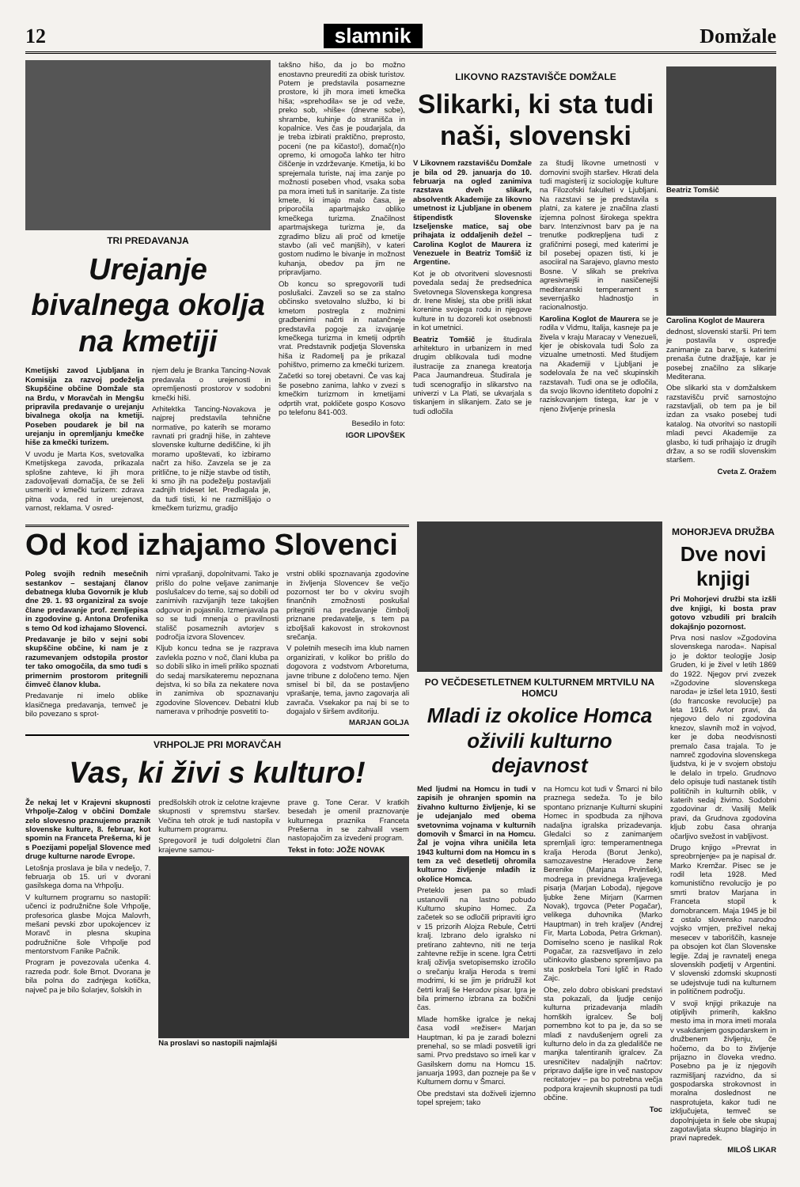12 slamnik Domžale
TRI PREDAVANJA
Urejanje bivalnega okolja na kmetiji
Kmetijski zavod Ljubljana in Komisija za razvoj podeželja Skupščine občine Domžale sta na Brdu, v Moravčah in Mengšu pripravila predavanje o urejanju bivalnega okolja na kmetiji. Poseben poudarek je bil na urejanju in opremljanju kmečke hiše za kmečki turizem.
V uvodu je Marta Kos, svetovalka Kmetijskega zavoda, prikazala splošne zahteve, ki jih mora zadovoljevati domačija, če se želi usmeriti v kmečki turizem: zdrava pitna voda, red in urejenost, varnost, reklama. V osred-
njem delu je Branka Tancing-Novak predavala o urejenosti in opremljenosti prostorov v sodobni kmečki hiši.
Arhitektka Tancing-Novakova je najprej predstavila tehnične normative, po katerih se moramo ravnati pri gradnji hiše, in zahteve slovenske kulturne dediščine, ki jih moramo upoštevati, ko izbiramo načrt za hišo. Zavzela se je za pritlične, to je nižje stavbe od tistih, ki smo jih na podeželju postavljali zadnjih trideset let. Predlagala je, da tudi tisti, ki ne razmišljajo o kmečkem turizmu, gradijo
takšno hišo, da jo bo možno enostavno preurediti za obisk turistov. Potem je predstavila posamezne prostore, ki jih mora imeti kmečka hiša; »sprehodila« se je od veže, preko sob, »hiše« (dnevne sobe), shrambe, kuhinje do stranišča in kopalnice. Ves čas je poudarjala, da je treba izbirati praktično, preprosto, poceni (ne pa kičasto!), domač(n)o opremo, ki omogoča lahko ter hitro čiščenje in vzdrževanje. Kmetija, ki bo sprejemala turiste, naj ima zanje po možnosti poseben vhod, vsaka soba pa mora imeti tuš in sanitarije. Za tiste kmete, ki imajo malo časa, je priporočila apartmajsko obliko kmečkega turizma. Značilnost apartmajskega turizma je, da zgradimo blizu ali proč od kmetije stavbo (ali več manjših), v kateri gostom nudimo le bivanje in možnost kuhanja, obedov pa jim ne pripravljamo.
Ob koncu so spregovorili tudi poslušalci. Zavzeli so se za stalno občinsko svetovalno službo, ki bi kmetom postregla z možnimi gradbenimi načrti in natančneje predstavila pogoje za izvajanje kmečkega turizma in kmetij odprtih vrat. Predstavnik podjetja Slovenska hiša iz Radomelj pa je prikazal pohištvo, primerno za kmečki turizem.
Začetki so torej obetavni. Če vas kaj še posebno zanima, lahko v zvezi s kmečkim turizmom in kmetijami odprtih vrat, pokličete gospo Kosovo po telefonu 841-003.
Besedilo in foto:
IGOR LIPOVŠEK
LIKOVNO RAZSTAVIŠČE DOMŽALE
Slikarki, ki sta tudi naši, slovenski
V Likovnem razstavišču Domžale je bila od 29. januarja do 10. februarja na ogled zanimiva razstava dveh slikark, absolventk Akademije za likovno umetnost iz Ljubljane in obenem štipendistk Slovenske Izseljenske matice, saj obe prihajata iz oddaljenih dežel – Carolina Koglot de Maurera iz Venezuele in Beatriz Tomšič iz Argentine.
Kot je ob otvoritveni slovesnosti povedala sedaj že predsednica Svetovnega Slovenskega kongresa dr. Irene Mislej, sta obe prišli iskat korenine svojega rodu in njegove kulture in tu dozoreli kot osebnosti in kot umetnici.
Beatriz Tomšič je študirala arhitekturo in urbanizem in med drugim oblikovala tudi modne ilustracije za znanega kreatorja Paca Jaumandreua. Študirala je tudi scenografijo in slikarstvo na univerzi v La Plati, se ukvarjala s tiskanjem in slikanjem. Zato se je tudi odločila
za študij likovne umetnosti v domovini svojih staršev. Hkrati dela tudi magisterij iz sociologije kulture na Filozofski fakulteti v Ljubljani. Na razstavi se je predstavila s platni, za katere je značilna zlasti izjemna polnost širokega spektra barv. Intenzivnost barv pa je na trenutke podkrepljena tudi z grafičnimi posegi, med katerimi je bil posebej opazen tisti, ki je asociiral na Sarajevo, glavno mesto Bosne. V slikah se prekriva agresivnejši in nasičenejši mediteranski temperament s severnjaško hladnostjo in racionalnostjo.
Karolina Koglot de Maurera se je rodila v Vidmu, Italija, kasneje pa je živela v kraju Maracay v Venezueli, kjer je obiskovala tudi Šolo za vizualne umetnosti. Med študijem na Akademiji v Ljubljani je sodelovala že na več skupinskih razstavah. Tudi ona se je odločila, da svojo likovno identiteto dopolni z raziskovanjem tistega, kar je v njeno življenje prinesla
Beatriz Tomšič
Carolina Koglot de Maurera
dednost, slovenski starši. Pri tem je postavila v ospredje zanimanje za barve, s katerimi prenaša čutne dražljaje, kar je posebej značilno za slikarje Mediterana.
Obe slikarki sta v domžalskem razstavišču prvič samostojno razstavljali, ob tem pa je bil izdan za vsako posebej tudi katalog. Na otvoritvi so nastopili mladi pevci Akademije za glasbo, ki tudi prihajajo iz drugih držav, a so se rodili slovenskim staršem.
Cveta Z. Oražem
Od kod izhajamo Slovenci
Poleg svojih rednih mesečnih sestankov – sestajanj članov debatnega kluba Govornik je klub dne 29. 1. 93 organiziral za svoje člane predavanje prof. zemljepisa in zgodovine g. Antona Drofenika s temo Od kod izhajamo Slovenci.
Predavanje je bilo v sejni sobi skupščine občine, ki nam je z razumevanjem odstopila prostor ter tako omogočila, da smo tudi s primernim prostorom pritegnili čimveč članov kluba.
Predavanje ni imelo oblike klasičnega predavanja, temveč je bilo povezano s sprot-
nimi vprašanji, dopolnitvami. Tako je prišlo do polne veljave zanimanje poslušalcev do teme, saj so dobili od zanimivih razvijanjih teze takojšen odgovor in pojasnilo. Izmenjavala pa so se tudi mnenja o pravilnosti stališč posameznih avtorjev s področja izvora Slovencev.
Kljub koncu tedna se je razprava zavlekla pozno v noč, člani kluba pa so dobili sliko in imeli priliko spoznati do sedaj marsikateremu nepoznana dejstva, ki so bila za nekatere nova in zanimiva ob spoznavanju zgodovine Slovencev. Debatni klub namerava v prihodnje posvetiti to-
vrstni obliki spoznavanja zgodovine in življenja Slovencev še večjo pozornost ter bo v okviru svojih finančnih zmožnosti poskušal pritegniti na predavanje čimbolj priznane predavatelje, s tem pa izboljšali kakovost in strokovnost srečanja.
V poletnih mesecih ima klub namen organizirati, v kolikor bo prišlo do dogovora z vodstvom Arboretuma, javne tribune z določeno temo. Njen smisel bi bil, da se postavljeno vprašanje, tema, javno zagovarja ali zavrača. Vsekakor pa naj bi se to dogajalo v širšem avditoriju.
MARJAN GOLJA
VRHPOLJE PRI MORAVČAH
Vas, ki živi s kulturo!
Že nekaj let v Krajevni skupnosti Vrhpolje-Zalog v občini Domžale zelo slovesno praznujemo praznik slovenske kulture, 8. februar, kot spomin na Franceta Prešerna, ki je s Poezijami popeljal Slovence med druge kulturne narode Evrope.
Letošnja proslava je bila v nedeljo, 7. februarja ob 15. uri v dvorani gasilskega doma na Vrhpolju.
V kulturnem programu so nastopili: učenci iz podružnične šole Vrhpolje, profesorica glasbe Mojca Malovrh, mešani pevski zbor upokojencev iz Moravč in plesna skupina podružnične šole Vrhpolje pod mentorstvom Fanike Pačnik.
Program je povezovala učenka 4. razreda podr. šole Brnot. Dvorana je bila polna do zadnjega kotička, največ pa je bilo šolarjev, šolskih in
predšolskih otrok iz celotne krajevne skupnosti v spremstvu staršev. Večina teh otrok je tudi nastopila v kulturnem programu.
Spregovoril je tudi dolgoletni član krajevne samou-
prave g. Tone Cerar. V kratkih besedah je omenil praznovanje kulturnega praznika Franceta Prešerna in se zahvalil vsem nastopajočim za izvedeni program.
Tekst in foto: JOŽE NOVAK
Na proslavi so nastopili najmlajši
PO VEČDESETLETNEM KULTURNEM MRTVILU NA HOMCU
Mladi iz okolice Homca oživili kulturno dejavnost
Med ljudmi na Homcu in tudi v zapisih je ohranjen spomin na živahno kulturno življenje, ki se je udejanjalo med obema svetovnima vojnama v kulturnih domovih v Šmarci in na Homcu. Žal je vojna vihra uničila leta 1943 kulturni dom na Homcu in s tem za več desetletij ohromila kulturno življenje mladih iz okolice Homca.
Preteklo jesen pa so mladi ustanovili na lastno pobudo Kulturno skupino Homec. Za začetek so se odločili pripraviti igro v 15 prizorih Alojza Rebule, Četrti kralj. Izbrano delo igralsko ni pretirano zahtevno, niti ne terja zahtevne režije in scene. Igra Četrti kralj oživlja svetopisemsko izročilo o sreča­nju kralja Heroda s tremi modrimi, ki se jim je pridružil kot četrti kralj še Herodov pisar. Igra je bila primerno izbrana za božični čas.
Mlade homške igralce je nekaj časa vodil »režiser« Marjan Hauptman, ki pa je zaradi bolezni prenehal, so se mladi posvetili igri sami. Prvo predstavo so imeli kar v Gasilskem domu na Homcu 15. januarja 1993, dan pozneje pa še v Kulturnem domu v Šmarci.
Obe predstavi sta doživeli izjemno topel sprejem; tako
na Homcu kot tudi v Šmarci ni bilo praznega sedeža. To je bilo spontano priznanje Kulturni skupini Homec in spodbuda za njihova nadaljna igralska prizadevanja. Gledalci so z zanimanjem spremljali igro: temperamentnega kralja Heroda (Borut Jenko), samozavestne Heradove žene Berenike (Marjana Prvinšek), modrega in previdnega kraljevega pisarja (Marjan Loboda), njegove ljubke žene Mirjam (Karmen Novak), trgovca (Peter Pogačar), velikega duhovnika (Marko Hauptman) in treh kraljev (Andrej Fir, Marta Loboda, Petra Grkman). Domiselno sceno je naslikal Rok Pogačar, za razsvetljavo in zelo učinkovito glasbeno spremljavo pa sta poskrbela Toni Iglič in Rado Zajc.
Obe, zelo dobro obiskani predstavi sta pokazali, da ljudje cenijo kulturna prizadevanja mladih homških igralcev. Še bolj pomembno kot to pa je, da so se mladi z navdušenjem ogreli za kulturno delo in da za gledališče ne manjka talentiranih igralcev. Za uresničitev nadaljnjih načrtov: pripravo daljše igre in več nastopov recitatorjev – pa bo potrebna večja podpora krajevnih skupnosti pa tudi občine.
Toc
MOHORJEVA DRUŽBA
Dve novi knjigi
Pri Mohorjevi družbi sta izšli dve knjigi, ki bosta prav gotovo vzbudili pri bralcih dokajšnjo pozornost.
Prva nosi naslov »Zgodovina slovenskega naroda«. Napisal jo je doktor teologije Josip Gruden, ki je živel v letih 1869 do 1922. Njegov prvi zvezek »Zgodovine slovenskega naroda« je izšel leta 1910, šesti (do francoske revolucije) pa leta 1916. Avtor pravi, da njegovo delo ni zgodovina knezov, slavnih mož in vojvod, ker je doba neodvisnosti premalo časa trajala. To je namreč zgodovina slovenskega ljudstva, ki je v svojem obstoju le delalo in trpelo. Grudnovo delo opisuje tudi nastanek tistih političnih in kulturnih oblik, v katerih sedaj živimo. Sodobni zgodovinar dr. Vasilij Melik pravi, da Grudnova zgodovina kljub zobu časa ohranja očarljivo svežost in vabljivost.
Drugo knjigo »Prevrat in spreobrnjenje« pa je napisal dr. Marko Kremžar. Pisec se je rodil leta 1928. Med komunistično revolucijo je po smrti bratov Marjana in Franceta stopil k domobrancem. Maja 1945 je bil z ostalo slovensko narodno vojsko vrnjen, preživel nekaj mesecev v taboriščih, kasneje pa obsojen kot član Slovenske legije. Zdaj je ravnatelj enega slovenskih podjetij v Argentini. V slovenski zdomski skupnosti se udejstvuje tudi na kulturnem in političnem področju.
V svoji knjigi prikazuje na otipljivih primerih, kakšno mesto ima in mora imeti morala v vsakdanjem gospodarskem in družbenem življenju, če hočemo, da bo to življenje prijazno in človeka vredno. Posebno pa je iz njegovih razmišljanj razvidno, da si gospodarska strokovnost in moralna doslednost ne nasprotujeta, kakor tudi ne izključujeta, temveč se dopolnjujeta in šele obe skupaj zagotavljata skupno blaginjo in pravi napredek.
MILOŠ LIKAR